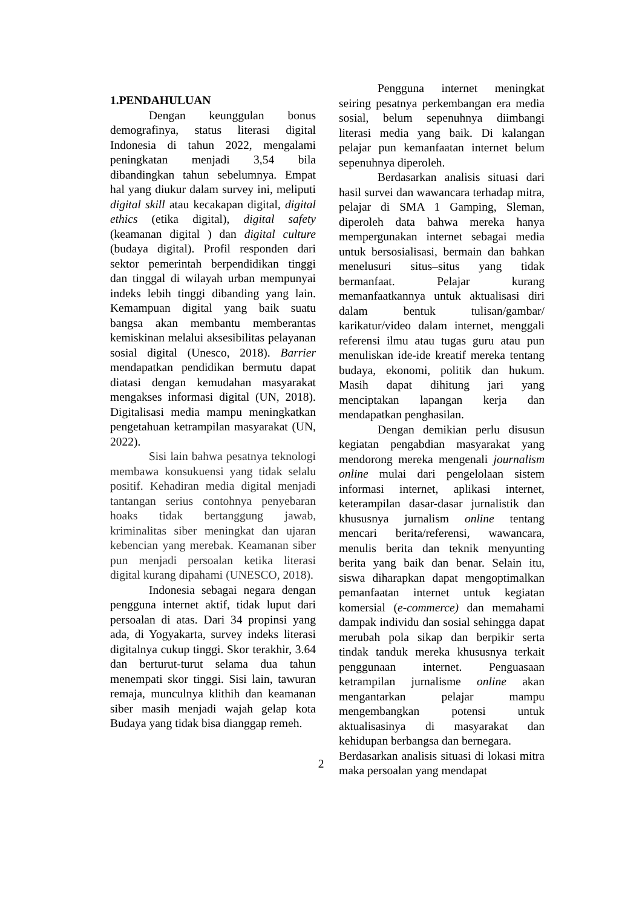1.PENDAHULUAN
Dengan keunggulan bonus demografinya, status literasi digital Indonesia di tahun 2022, mengalami peningkatan menjadi 3,54 bila dibandingkan tahun sebelumnya. Empat hal yang diukur dalam survey ini, meliputi digital skill atau kecakapan digital, digital ethics (etika digital), digital safety (keamanan digital ) dan digital culture (budaya digital). Profil responden dari sektor pemerintah berpendidikan tinggi dan tinggal di wilayah urban mempunyai indeks lebih tinggi dibanding yang lain. Kemampuan digital yang baik suatu bangsa akan membantu memberantas kemiskinan melalui aksesibilitas pelayanan sosial digital (Unesco, 2018). Barrier mendapatkan pendidikan bermutu dapat diatasi dengan kemudahan masyarakat mengakses informasi digital (UN, 2018). Digitalisasi media mampu meningkatkan pengetahuan ketrampilan masyarakat (UN, 2022).
Sisi lain bahwa pesatnya teknologi membawa konsukuensi yang tidak selalu positif. Kehadiran media digital menjadi tantangan serius contohnya penyebaran hoaks tidak bertanggung jawab, kriminalitas siber meningkat dan ujaran kebencian yang merebak. Keamanan siber pun menjadi persoalan ketika literasi digital kurang dipahami (UNESCO, 2018).
Indonesia sebagai negara dengan pengguna internet aktif, tidak luput dari persoalan di atas. Dari 34 propinsi yang ada, di Yogyakarta, survey indeks literasi digitalnya cukup tinggi. Skor terakhir, 3.64 dan berturut-turut selama dua tahun menempati skor tinggi. Sisi lain, tawuran remaja, munculnya klithih dan keamanan siber masih menjadi wajah gelap kota Budaya yang tidak bisa dianggap remeh.
Pengguna internet meningkat seiring pesatnya perkembangan era media sosial, belum sepenuhnya diimbangi literasi media yang baik. Di kalangan pelajar pun kemanfaatan internet belum sepenuhnya diperoleh.
Berdasarkan analisis situasi dari hasil survei dan wawancara terhadap mitra, pelajar di SMA 1 Gamping, Sleman, diperoleh data bahwa mereka hanya mempergunakan internet sebagai media untuk bersosialisasi, bermain dan bahkan menelusuri situs–situs yang tidak bermanfaat. Pelajar kurang memanfaatkannya untuk aktualisasi diri dalam bentuk tulisan/gambar/ karikatur/video dalam internet, menggali referensi ilmu atau tugas guru atau pun menuliskan ide-ide kreatif mereka tentang budaya, ekonomi, politik dan hukum. Masih dapat dihitung jari yang menciptakan lapangan kerja dan mendapatkan penghasilan.
Dengan demikian perlu disusun kegiatan pengabdian masyarakat yang mendorong mereka mengenali journalism online mulai dari pengelolaan sistem informasi internet, aplikasi internet, keterampilan dasar-dasar jurnalistik dan khususnya jurnalism online tentang mencari berita/referensi, wawancara, menulis berita dan teknik menyunting berita yang baik dan benar. Selain itu, siswa diharapkan dapat mengoptimalkan pemanfaatan internet untuk kegiatan komersial (e-commerce) dan memahami dampak individu dan sosial sehingga dapat merubah pola sikap dan berpikir serta tindak tanduk mereka khususnya terkait penggunaan internet. Penguasaan ketrampilan jurnalisme online akan mengantarkan pelajar mampu mengembangkan potensi untuk aktualisasinya di masyarakat dan kehidupan berbangsa dan bernegara.
Berdasarkan analisis situasi di lokasi mitra maka persoalan yang mendapat
2